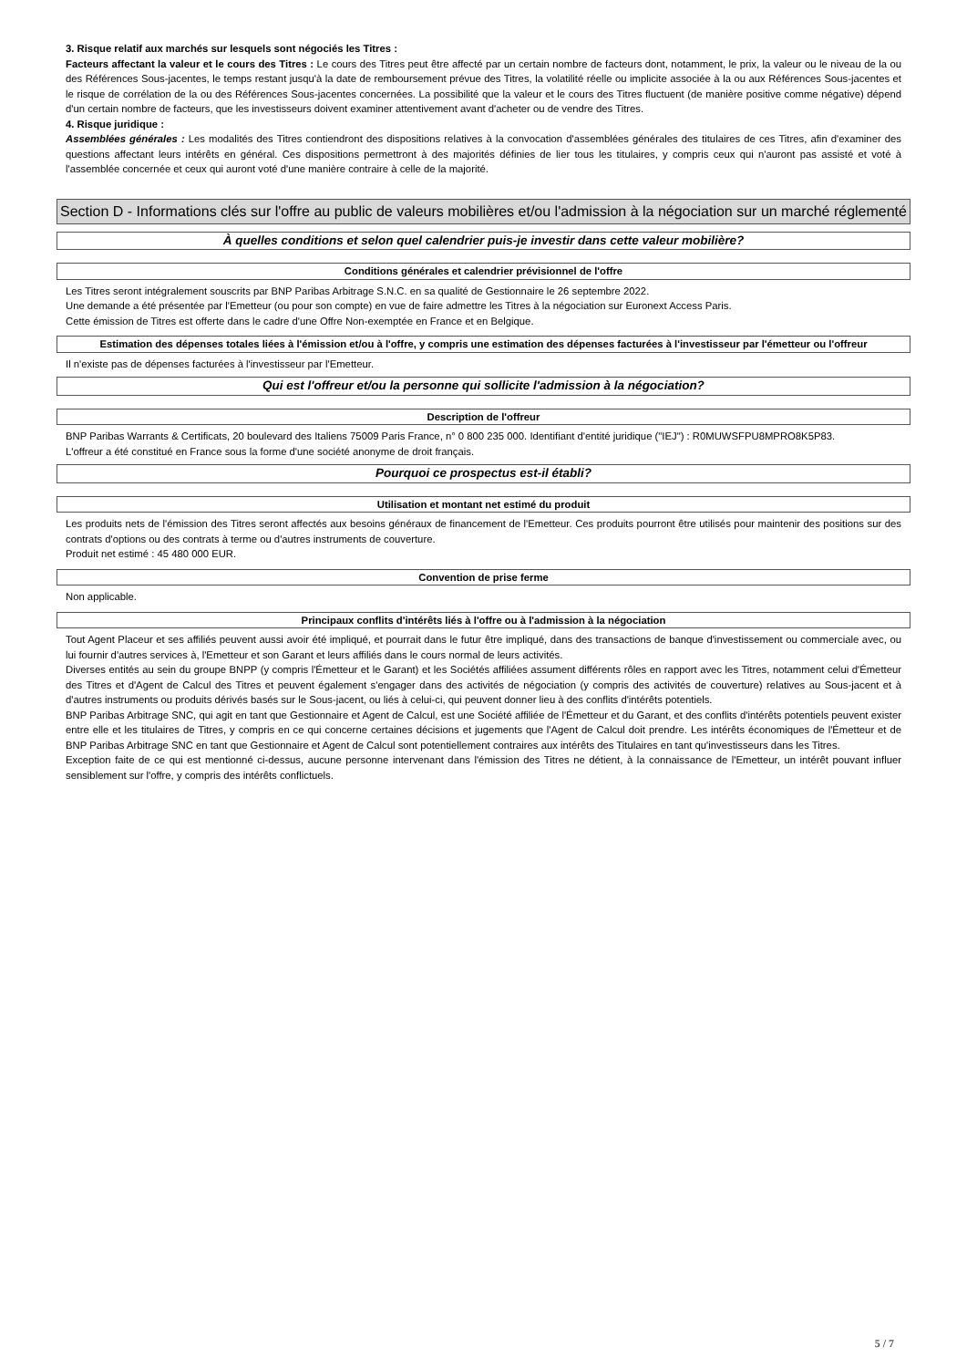3. Risque relatif aux marchés sur lesquels sont négociés les Titres :
Facteurs affectant la valeur et le cours des Titres : Le cours des Titres peut être affecté par un certain nombre de facteurs dont, notamment, le prix, la valeur ou le niveau de la ou des Références Sous-jacentes, le temps restant jusqu'à la date de remboursement prévue des Titres, la volatilité réelle ou implicite associée à la ou aux Références Sous-jacentes et le risque de corrélation de la ou des Références Sous-jacentes concernées. La possibilité que la valeur et le cours des Titres fluctuent (de manière positive comme négative) dépend d'un certain nombre de facteurs, que les investisseurs doivent examiner attentivement avant d'acheter ou de vendre des Titres.
4. Risque juridique :
Assemblées générales : Les modalités des Titres contiendront des dispositions relatives à la convocation d'assemblées générales des titulaires de ces Titres, afin d'examiner des questions affectant leurs intérêts en général. Ces dispositions permettront à des majorités définies de lier tous les titulaires, y compris ceux qui n'auront pas assisté et voté à l'assemblée concernée et ceux qui auront voté d'une manière contraire à celle de la majorité.
Section D - Informations clés sur l'offre au public de valeurs mobilières et/ou l'admission à la négociation sur un marché réglementé
À quelles conditions et selon quel calendrier puis-je investir dans cette valeur mobilière?
Conditions générales et calendrier prévisionnel de l'offre
Les Titres seront intégralement souscrits par BNP Paribas Arbitrage S.N.C. en sa qualité de Gestionnaire le 26 septembre 2022.
Une demande a été présentée par l'Emetteur (ou pour son compte) en vue de faire admettre les Titres à la négociation sur Euronext Access Paris.
Cette émission de Titres est offerte dans le cadre d'une Offre Non-exemptée en France et en Belgique.
Estimation des dépenses totales liées à l'émission et/ou à l'offre, y compris une estimation des dépenses facturées à l'investisseur par l'émetteur ou l'offreur
Il n'existe pas de dépenses facturées à l'investisseur par l'Emetteur.
Qui est l'offreur et/ou la personne qui sollicite l'admission à la négociation?
Description de l'offreur
BNP Paribas Warrants & Certificats, 20 boulevard des Italiens 75009 Paris France, n° 0 800 235 000. Identifiant d'entité juridique ("IEJ") : R0MUWSFPU8MPRO8K5P83.
L'offreur a été constitué en France sous la forme d'une société anonyme de droit français.
Pourquoi ce prospectus est-il établi?
Utilisation et montant net estimé du produit
Les produits nets de l'émission des Titres seront affectés aux besoins généraux de financement de l'Emetteur. Ces produits pourront être utilisés pour maintenir des positions sur des contrats d'options ou des contrats à terme ou d'autres instruments de couverture.
Produit net estimé : 45 480 000 EUR.
Convention de prise ferme
Non applicable.
Principaux conflits d'intérêts liés à l'offre ou à l'admission à la négociation
Tout Agent Placeur et ses affiliés peuvent aussi avoir été impliqué, et pourrait dans le futur être impliqué, dans des transactions de banque d'investissement ou commerciale avec, ou lui fournir d'autres services à, l'Emetteur et son Garant et leurs affiliés dans le cours normal de leurs activités.
Diverses entités au sein du groupe BNPP (y compris l'Émetteur et le Garant) et les Sociétés affiliées assument différents rôles en rapport avec les Titres, notamment celui d'Émetteur des Titres et d'Agent de Calcul des Titres et peuvent également s'engager dans des activités de négociation (y compris des activités de couverture) relatives au Sous-jacent et à d'autres instruments ou produits dérivés basés sur le Sous-jacent, ou liés à celui-ci, qui peuvent donner lieu à des conflits d'intérêts potentiels.
BNP Paribas Arbitrage SNC, qui agit en tant que Gestionnaire et Agent de Calcul, est une Société affiliée de l'Émetteur et du Garant, et des conflits d'intérêts potentiels peuvent exister entre elle et les titulaires de Titres, y compris en ce qui concerne certaines décisions et jugements que l'Agent de Calcul doit prendre. Les intérêts économiques de l'Émetteur et de BNP Paribas Arbitrage SNC en tant que Gestionnaire et Agent de Calcul sont potentiellement contraires aux intérêts des Titulaires en tant qu'investisseurs dans les Titres.
Exception faite de ce qui est mentionné ci-dessus, aucune personne intervenant dans l'émission des Titres ne détient, à la connaissance de l'Emetteur, un intérêt pouvant influer sensiblement sur l'offre, y compris des intérêts conflictuels.
5 / 7